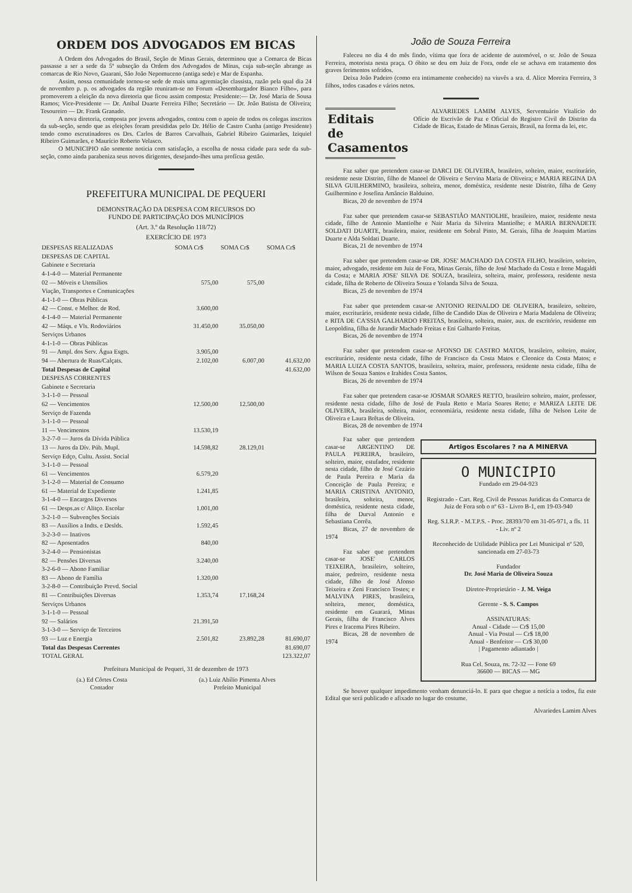ORDEM DOS ADVOGADOS EM BICAS
A Ordem dos Advogados do Brasil, Seção de Minas Gerais, determinou que a Comarca de Bicas passasse a ser a sede da 5ª subseção da Ordem dos Advogados de Minas, cuja sub-seção abrange as comarcas de Rio Novo, Guarani, São João Nepomuceno (antiga sede) e Mar de Espanha.
Assim, nossa comunidade tornou-se sede de mais uma agremiação classista, razão pela qual dia 24 de novembro p. p. os advogados da região reuniram-se no Forum «Desembargador Bianco Filho», para promoverem a eleição da nova diretoria que ficou assim composta: Presidente:— Dr. José Maria de Sousa Ramos; Vice-Presidente — Dr. Anibal Duarte Ferreira Filho; Secretário — Dr. João Batista de Oliveira; Tesoureiro — Dr. Frank Granado.
A nova diretoria, composta por jovens advogados, contou com o apoio de todos os colegas inscritos da sub-seção, sendo que as eleições foram presididas pelo Dr. Hélio de Castro Cunha (antigo Presidente) tendo como escrutinadores os Drs. Carlos de Barros Carvalhais, Gabriel Ribeiro Guimarães, Iziquiel Ribeiro Guimarães, e Maurício Roberto Velasco.
O MUNICIPIO não somente noticia com satisfação, a escolha de nossa cidade para sede da sub-seção, como ainda parabeniza seus novos dirigentes, desejando-lhes uma profícua gestão.
PREFEITURA MUNICIPAL DE PEQUERI
DEMONSTRAÇÃO DA DESPESA COM RECURSOS DO
FUNDO DE PARTICIPAÇÃO DOS MUNICÍPIOS
(Art. 3.º da Resolução 118/72)
EXERCÍCIO DE 1973
| DESPESAS REALIZADAS | SOMA Cr$ | SOMA Cr$ | SOMA Cr$ |
| --- | --- | --- | --- |
| DESPESAS DE CAPITAL | | | |
| Gabinete e Secretaria | | | |
| 4-1-4-0 — Material Permanente | | | |
| 02 — Móveis e Utensílios | 575,00 | 575,00 | |
| Viação, Transportes e Comunicações | | | |
| 4-1-1-0 — Obras Públicas | | | |
| 42 — Const. e Melhor. de Rod. | 3.600,00 | | |
| 4-1-4-0 — Material Permanente | | | |
| 42 — Máqs. e Vls. Rodoviários | 31.450,00 | 35.050,00 | |
| Serviços Urbanos | | | |
| 4-1-1-0 — Obras Públicas | | | |
| 91 — Ampl. dos Serv. Água Esgts. | 3.905,00 | | |
| 94 — Abertura de Ruas/Calçats. | 2.102,00 | 6.007,00 | 41.632,00 |
| Total Despesas de Capital | | | 41.632,00 |
| DESPESAS CORRENTES | | | |
| Gabinete e Secretaria | | | |
| 3-1-1-0 — Pessoal | | | |
| 62 — Vencimentos | 12.500,00 | 12.500,00 | |
| Serviço de Fazenda | | | |
| 3-1-1-0 — Pessoal | | | |
| 11 — Vencimentos | 13.530,19 | | |
| 3-2-7-0 — Juros da Dívida Pública | | | |
| 13 — Juros da Dív. Púb. Mupl. | 14.598,82 | 28.129,01 | |
| Serviço Edço, Cultu. Assist. Social | | | |
| 3-1-1-0 — Pessoal | | | |
| 61 — Vencimentos | 6.579,20 | | |
| 3-1-2-0 — Material de Consumo | | | |
| 61 — Material de Expediente | 1.241,85 | | |
| 3-1-4-0 — Encargos Diversos | | | |
| 61 — Desps.as c/ Alitço. Escolar | 1.001,00 | | |
| 3-2-1-0 — Subvenções Sociais | | | |
| 83 — Auxílios a Indts. e Deslds. | 1.592,45 | | |
| 3-2-3-0 — Inativos | | | |
| 82 — Aposentados | 840,00 | | |
| 3-2-4-0 — Pensionistas | | | |
| 82 — Pensões Diversas | 3.240,00 | | |
| 3-2-6-0 — Abono Familiar | | | |
| 83 — Abono de Família | 1.320,00 | | |
| 3-2-8-0 — Contribuição Prevd. Social | | | |
| 81 — Contribuições Diversas | 1.353,74 | 17.168,24 | |
| Serviços Urbanos | | | |
| 3-1-1-0 — Pessoal | | | |
| 92 — Salários | 21.391,50 | | |
| 3-1-3-0 — Serviço de Terceiros | | | |
| 93 — Luz e Energia | 2.501,82 | 23.892,28 | 81.690,07 |
| Total das Despesas Correntes | | | 81.690,07 |
| TOTAL GERAL | | | 123.322,07 |
Prefeitura Municipal de Pequeri, 31 de dezembro de 1973
(a.) Ed Côrtes Costa
Contador
(a.) Luiz Abílio Pimenta Alves
Prefeito Municipal
João de Souza Ferreira
Faleceu no dia 4 do mês findo, vítima que fora de acidente de automóvel, o sr. João de Souza Ferreira, motorista nesta praça. O óbito se deu em Juiz de Fora, onde ele se achava em tratamento dos graves ferimentos sofridos.
Deixa João Padeiro (como era intimamente conhecido) na viuvês a sra. d. Alice Moreira Ferreira, 3 filhos, todos casados e vários netos.
Editais de Casamentos
ALVARIEDES LAMIM ALVES, Serventuário Vitalício do Ofício de Escrivão de Paz e Oficial do Registro Civil do Distrito da Cidade de Bicas, Estado de Minas Gerais, Brasil, na forma da lei, etc.
Faz saber que pretendem casar-se DARCI DE OLIVEIRA, brasileiro, solteiro, maior, escriturário, residente neste Distrito, filho de Manoel de Oliveira e Servina Maria de Oliveira; e MARIA REGINA DA SILVA GUILHERMINO, brasileira, solteira, menor, doméstica, residente neste Distrito, filha de Geny Guilhermino e Josefina Amâncio Balduino.
Bicas, 20 de novembro de 1974
Faz saber que pretendem casar-se SEBASTIÃO MANTIOLHE, brasileiro, maior, residente nesta cidade, filho de Antonio Mantiolhe e Nair Maria da Silveira Mantiolhe; e MARIA BERNADETE SOLDATI DUARTE, brasileira, maior, residente em Sobral Pinto, M. Gerais, filha de Joaquim Martins Duarte e Alda Soldati Duarte.
Bicas, 21 de novembro de 1974
Faz saber que pretendem casar-se DR. JOSE' MACHADO DA COSTA FILHO, brasileiro, solteiro, maior, advogado, residente em Juiz de Fora, Minas Gerais, filho de José Machado da Costa e Irene Magaldi da Costa; e MARIA JOSE' SILVA DE SOUZA, brasileira, solteira, maior, professora, residente nesta cidade, filha de Roberto de Oliveira Souza e Yolanda Silva de Souza.
Bicas, 25 de novembro de 1974
Faz saber que pretendem casar-se ANTONIO REINALDO DE OLIVEIRA, brasileiro, solteiro, maior, escriturário, residente nesta cidade, filho de Candido Dias de Oliveira e Maria Madalena de Oliveira; e RITA DE CA'SSIA GALHARDO FREITAS, brasileira, solteira, maior, aux. de escritório, residente em Leopoldina, filha de Jurandir Machado Freitas e Eni Galhardo Freitas.
Bicas, 26 de novembro de 1974
Faz saber que pretendem casar-se AFONSO DE CASTRO MATOS, brasileiro, solteiro, maior, escriturário, residente nesta cidade, filho de Francisco da Costa Matos e Cleonice da Costa Matos; e MARIA LUIZA COSTA SANTOS, brasileira, solteira, maior, professora, residente nesta cidade, filha de Wilson de Souza Santos e Irahides Costa Santos.
Bicas, 26 de novembro de 1974
Faz saber que pretendem casar-se JOSMAR SOARES RETTO, brasileiro solteiro, maior, professor, residente nesta cidade, filho de José de Paula Retto e Maria Soares Retto; e MARIZA LEITE DE OLIVEIRA, brasileira, solteira, maior, economiária, residente nesta cidade, filha de Nelson Leite de Oliveira e Laura Brêtas de Oliveira.
Bicas, 28 de novembro de 1974
Faz saber que pretendem casar-se ARGENTINO DE PAULA PEREIRA, brasileiro, solteiro, maior, estufador, residente nesta cidade, filho de José Cezário de Paula Pereira e Maria da Conceição de Paula Pereira; e MARIA CRISTINA ANTONIO, brasileira, solteira, menor, doméstica, residente nesta cidade, filha de Durval Antonio e Sebastiana Corrêa.
Bicas, 27 de novembro de 1974
Faz saber que pretendem casar-se JOSE' CARLOS TEIXEIRA, brasileiro, solteiro, maior, pedreiro, residente nesta cidade, filho de José Afonso Teixeira e Zeni Francisco Tostes; e MALVINA PIRES, brasileira, solteira, menor, doméstica, residente em Guarará, Minas Gerais, filha de Francisco Alves Pires e Iracema Pires Ribeiro.
Bicas, 28 de novembro de 1974
Artigos Escolares ? na A MINERVA
O MUNICIPIO
Fundado em 29-04-923
Registrado - Cart. Reg. Civil de Pessoas Juridicas da Comarca de Juiz de Fora sob o nº 63 - Livro B-1, em 19-03-940
Reg. S.I.R.P. - M.T.P.S. - Proc. 28393/70 em 31-05-971, a fls. 11 - Liv. nº 2
Reconhecido de Utilidade Pública por Lei Municipal nº 520, sancionada em 27-03-73
Fundador
Dr. José Maria de Oliveira Souza
Diretor-Proprietário - J. M. Veiga
Gerente - S. S. Campos
ASSINATURAS:
Anual - Cidade — Cr$ 15,00
Anual - Via Postal — Cr$ 18,00
Anual - Benfeitor — Cr$ 30,00
| Pagamento adiantado |
Rua Cel. Souza, ns. 72-32 — Fone 69
36600 — BICAS — MG
Se houver qualquer impedimento venham denunciá-lo. E para que chegue a notícia a todos, fiz este Edital que será publicado e afixado no lugar do costume.
Alvariedes Lamim Alves